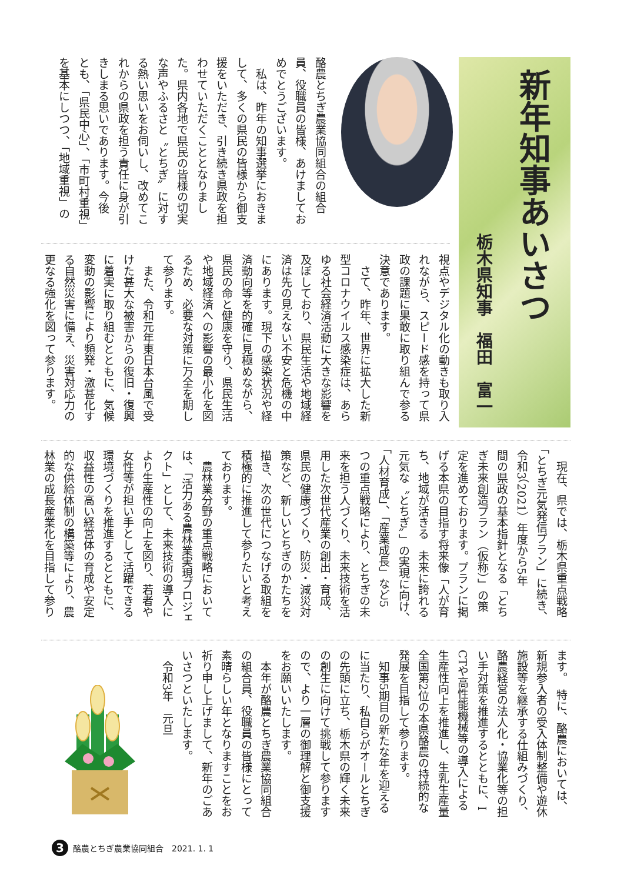新年知事あいさつ
栃木県知事　福田　富一
酪農とちぎ農業協同組合の組合
員、役職員の皆様、あけましてお
めでとうございます。
　私は、昨年の知事選挙におきま
して、多くの県民の皆様から御支
援をいただき、引き続き県政を担
わせていただくこととなりまし
た。県内各地で県民の皆様の切実
な声やふるさと〝とちぎ〟に対す
る熱い思いをお伺いし、改めてこ
れからの県政を担う責任に身が引
きしまる思いであります。今後
とも、「県民中心」、「市町村重視」
を基本にしつつ、「地域重視」の
視点やデジタル化の動きも取り入
れながら、スピード感を持って県
政の課題に果敢に取り組んで参る
決意であります。
　さて、昨年、世界に拡大した新
型コロナウイルス感染症は、あら
ゆる社会経済活動に大きな影響を
及ぼしており、県民生活や地域経
済は先の見えない不安と危機の中
にあります。現下の感染状況や経
済動向等を的確に見極めながら、
県民の命と健康を守り、県民生活
や地域経済への影響の最小化を図
るため、必要な対策に万全を期し
て参ります。
　また、令和元年東日本台風で受
けた甚大な被害からの復旧・復興
に着実に取り組むとともに、気候
変動の影響により頻発・激甚化す
る自然災害に備え、災害対応力の
更なる強化を図って参ります。
　現在、県では、栃木県重点戦略
「とちぎ元気発信プラン」に続き、
令和3（2021）年度から5年
間の県政の基本指針となる「とち
ぎ未来創造プラン（仮称）」の策
定を進めております。プランに掲
げる本県の目指す将来像「人が育
ち、地域が活きる　未来に誇れる
元気な〝とちぎ〟」の実現に向け、
「人材育成」、「産業成長」など5
つの重点戦略により、とちぎの未
来を担う人づくり、未来技術を活
用した次世代産業の創出・育成、
県民の健康づくり、防災・減災対
策など、新しいとちぎのかたちを
描き、次の世代につなげる取組を
積極的に推進して参りたいと考え
ております。
　農林業分野の重点戦略において
は、「活力ある農林業実現プロジェ
クト」として、未来技術の導入に
より生産性の向上を図り、若者や
女性等が担い手として活躍できる
環境づくりを推進するとともに、
収益性の高い経営体の育成や安定
的な供給体制の構築等により、農
林業の成長産業化を目指して参り
ます。　特に、酪農においては、
新規参入者の受入体制整備や遊休
施設等を継承する仕組みづくり、
酪農経営の法人化・協業化等の担
い手対策を推進するとともに、I
CTや高性能機械等の導入による
生産性向上を推進し、生乳生産量
全国第2位の本県酪農の持続的な
発展を目指して参ります。
　知事5期目の新たな年を迎える
に当たり、私自らがオールとちぎ
の先頭に立ち、栃木県の輝く未来
の創生に向けて挑戦して参ります
ので、より一層の御理解と御支援
をお願いいたします。
　本年が酪農とちぎ農業協同組合
の組合員、役職員の皆様にとって
素晴らしい年となりますことをお
祈り申し上げまして、新年のごあ
いさつといたします。
　令和3年　元旦
3 酪農とちぎ農業協同組合　2021. 1. 1